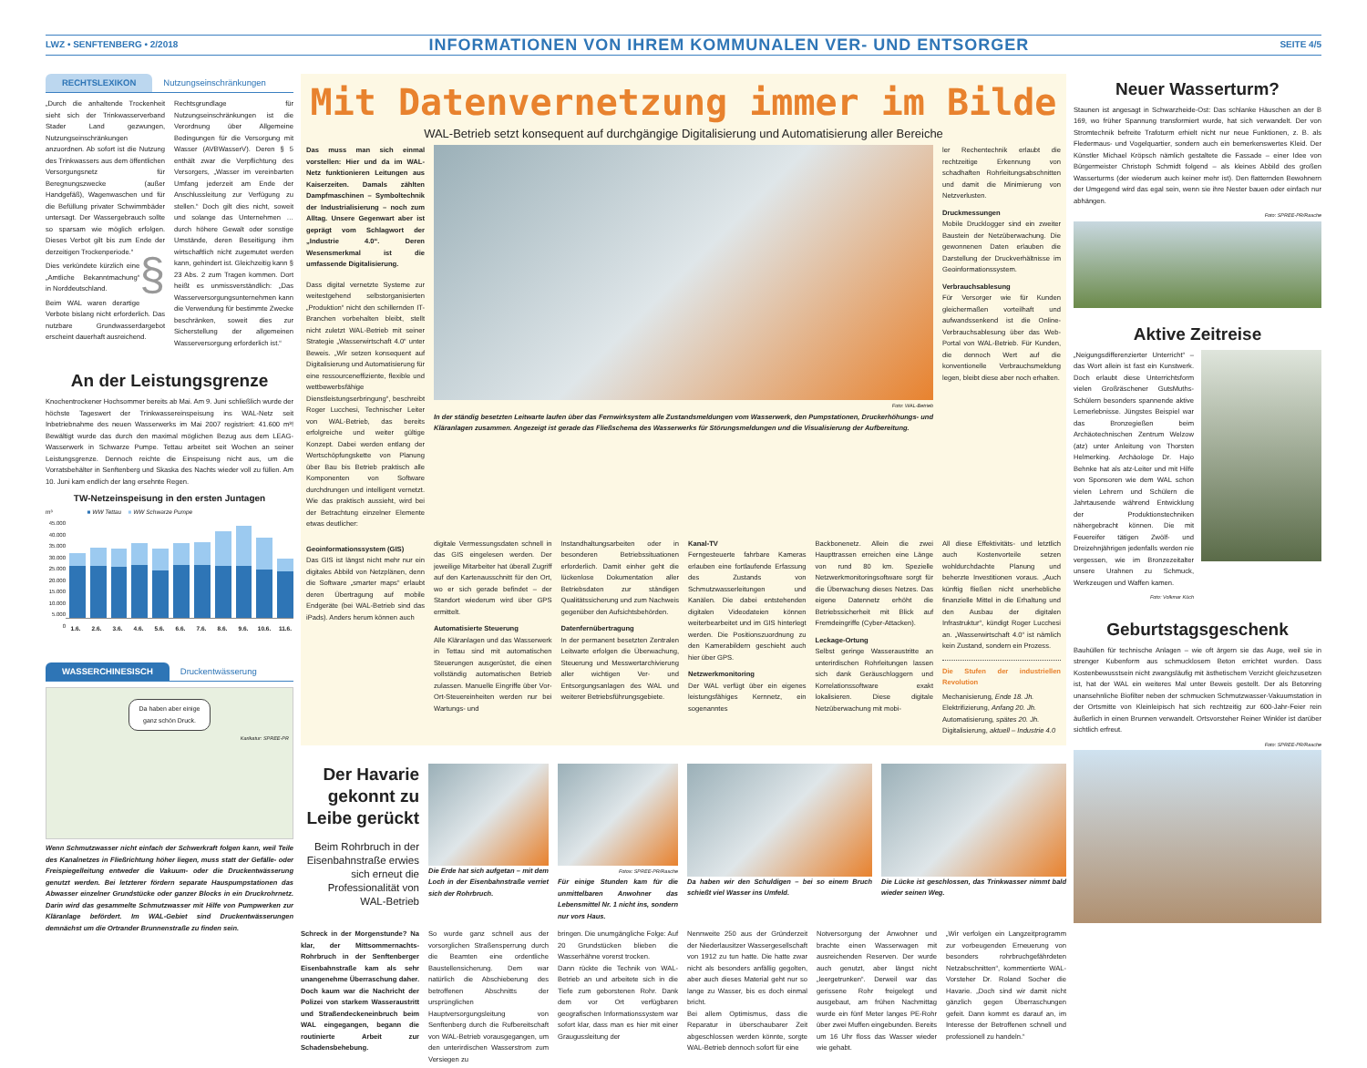LWZ • SENFTENBERG • 2/2018 INFORMATIONEN VON IHREM KOMMUNALEN VER- UND ENTSORGER SEITE 4/5
RECHTSLEXIKON Nutzungseinschränkungen
„Durch die anhaltende Trockenheit sieht sich der Trinkwasserverband Stader Land gezwungen, Nutzungseinschränkungen anzuordnen. Ab sofort ist die Nutzung des Trinkwassers aus dem öffentlichen Versorgungsnetz für Beregnungszwecke (außer Handgefäß), Wagenwaschen und für die Befüllung privater Schwimmbäder untersagt. Der Wassergebrauch sollte so sparsam wie möglich erfolgen. Dieses Verbot gilt bis zum Ende der derzeitigen Trockenperiode.“ §
Dies verkündete kürzlich eine „Amtliche Bekanntmachung“ in Norddeutschland.
Beim WAL waren derartige Verbote bislang nicht erforderlich. Das nutzbare Grundwasserdargebot erscheint dauerhaft ausreichend.
Rechtsgrundlage für Nutzungseinschränkungen ist die Verordnung über Allgemeine Bedingungen für die Versorgung mit Wasser (AVBWasserV). Deren § 5 enthält zwar die Verpflichtung des Versorgers, „Wasser im vereinbarten Umfang jederzeit am Ende der Anschlussleitung zur Verfügung zu stellen.“ Doch gilt dies nicht, soweit und solange das Unternehmen … durch höhere Gewalt oder sonstige Umstände, deren Beseitigung ihm wirtschaftlich nicht zugemutet werden kann, gehindert ist. Gleichzeitig kann § 23 Abs. 2 zum Tragen kommen. Dort heißt es unmissverständlich: „Das Wasserversorgungsunternehmen kann die Verwendung für bestimmte Zwecke beschränken, soweit dies zur Sicherstellung der allgemeinen Wasserversorgung erforderlich ist.“
An der Leistungsgrenze
Knochentrockener Hochsommer bereits ab Mai. Am 9. Juni schließlich wurde der höchste Tageswert der Trinkwassereinspeisung ins WAL-Netz seit Inbetriebnahme des neuen Wasserwerks im Mai 2007 registriert: 41.600 m³! Bewältigt wurde das durch den maximal möglichen Bezug aus dem LEAG-Wasserwerk in Schwarze Pumpe. Tettau arbeitet seit Wochen an seiner Leistungsgrenze. Dennoch reichte die Einspeisung nicht aus, um die Vorratsbehälter in Senftenberg und Skaska des Nachts wieder voll zu füllen. Am 10. Juni kam endlich der lang ersehnte Regen.
TW-Netzeinspeisung in den ersten Juntagen
m³ ■ WW Tettau ■ WW Schwarze Pumpe
45.000
40.000
35.000
30.000
25.000
20.000
15.000
10.000
5.000
0
1.6. 2.6. 3.6. 4.6. 5.6. 6.6. 7.6. 8.6. 9.6. 10.6. 11.6.
WASSERCHINESISCH Druckentwässerung
Da haben aber einige ganz schön Druck.
Karikatur: SPREE-PR
Wenn Schmutzwasser nicht einfach der Schwerkraft folgen kann, weil Teile des Kanalnetzes in Fließrichtung höher liegen, muss statt der Gefälle- oder Freispiegelleitung entweder die Vakuum- oder die Druckentwässerung genutzt werden. Bei letzterer fördern separate Hauspumpstationen das Abwasser einzelner Grundstücke oder ganzer Blocks in ein Druckrohrnetz. Darin wird das gesammelte Schmutzwasser mit Hilfe von Pumpwerken zur Kläranlage befördert. Im WAL-Gebiet sind Druckentwässerungen demnächst um die Ortrander Brunnenstraße zu finden sein.
Mit Datenvernetzung immer im Bilde
WAL-Betrieb setzt konsequent auf durchgängige Digitalisierung und Automatisierung aller Bereiche
Das muss man sich einmal vorstellen: Hier und da im WAL-Netz funktionieren Leitungen aus Kaiserzeiten. Damals zählten Dampfmaschinen – Symboltechnik der Industrialisierung – noch zum Alltag. Unsere Gegenwart aber ist geprägt vom Schlagwort der „Industrie 4.0“. Deren Wesensmerkmal ist die umfassende Digitalisierung.
Dass digital vernetzte Systeme zur weitestgehend selbstorganisierten „Produktion“ nicht den schillernden IT-Branchen vorbehalten bleibt, stellt nicht zuletzt WAL-Betrieb mit seiner Strategie „Wasserwirtschaft 4.0“ unter Beweis. „Wir setzen konsequent auf Digitalisierung und Automatisierung für eine ressourceneffiziente, flexible und wettbewerbsfähige Dienstleistungserbringung“, beschreibt Roger Lucchesi, Technischer Leiter von WAL-Betrieb, das bereits erfolgreiche und weiter gültige Konzept. Dabei werden entlang der Wertschöpfungskette von Planung über Bau bis Betrieb praktisch alle Komponenten von Software durchdrungen und intelligent vernetzt. Wie das praktisch aussieht, wird bei der Betrachtung einzelner Elemente etwas deutlicher:
Foto: WAL-Betrieb
In der ständig besetzten Leitwarte laufen über das Fernwirksystem alle Zustandsmeldungen vom Wasserwerk, den Pumpstationen, Druckerhöhungs- und Kläranlagen zusammen. Angezeigt ist gerade das Fließschema des Wasserwerks für Störungsmeldungen und die Visualisierung der Aufbereitung.
ler Rechentechnik erlaubt die rechtzeitige Erkennung von schadhaften Rohrleitungsabschnitten und damit die Minimierung von Netzverlusten.
Druckmessungen
Mobile Drucklogger sind ein zweiter Baustein der Netzüberwachung. Die gewonnenen Daten erlauben die Darstellung der Druckverhältnisse im Geoinformationssystem.
Verbrauchsablesung
Für Versorger wie für Kunden gleichermaßen vorteilhaft und aufwandssenkend ist die Online-Verbrauchsablesung über das Web-Portal von WAL-Betrieb. Für Kunden, die dennoch Wert auf die konventionelle Verbrauchsmeldung legen, bleibt diese aber noch erhalten.
Geoinformationssystem (GIS)
Das GIS ist längst nicht mehr nur ein digitales Abbild von Netzplänen, denn die Software „smarter maps“ erlaubt deren Übertragung auf mobile Endgeräte (bei WAL-Betrieb sind das iPads). Anders herum können auch
digitale Vermessungsdaten schnell in das GIS eingelesen werden. Der jeweilige Mitarbeiter hat überall Zugriff auf den Kartenausschnitt für den Ort, wo er sich gerade befindet – der Standort wiederum wird über GPS ermittelt.
Automatisierte Steuerung
Alle Kläranlagen und das Wasserwerk in Tettau sind mit automatischen Steuerungen ausgerüstet, die einen vollständig automatischen Betrieb zulassen. Manuelle Eingriffe über Vor-Ort-Steuereinheiten werden nur bei Wartungs- und
Instandhaltungsarbeiten oder in besonderen Betriebssituationen erforderlich. Damit einher geht die lückenlose Dokumentation aller Betriebsdaten zur ständigen Qualitätssicherung und zum Nachweis gegenüber den Aufsichtsbehörden.
Datenfernübertragung
In der permanent besetzten Zentralen Leitwarte erfolgen die Überwachung, Steuerung und Messwertarchivierung aller wichtigen Ver- und Entsorgungsanlagen des WAL und weiterer Betriebsführungsgebiete.
Kanal-TV
Ferngesteuerte fahrbare Kameras erlauben eine fortlaufende Erfassung des Zustands von Schmutzwasserleitungen und Kanälen. Die dabei entstehenden digitalen Videodateien können weiterbearbeitet und im GIS hinterlegt werden. Die Positionszuordnung zu den Kamerabildern geschieht auch hier über GPS.
Netzwerkmonitoring
Der WAL verfügt über ein eigenes leistungsfähiges Kernnetz, ein sogenanntes
Backbonenetz. Allein die zwei Haupttrassen erreichen eine Länge von rund 80 km. Spezielle Netzwerkmonitoringsoftware sorgt für die Überwachung dieses Netzes. Das eigene Datennetz erhöht die Betriebssicherheit mit Blick auf Fremdeingriffe (Cyber-Attacken).
Leckage-Ortung
Selbst geringe Wasseraustritte an unterirdischen Rohrleitungen lassen sich dank Geräuschloggern und Korrelationssoftware exakt lokalisieren. Diese digitale Netzüberwachung mit mobi-
All diese Effektivitäts- und letztlich auch Kostenvorteile setzen wohldurchdachte Planung und beherzte Investitionen voraus. „Auch künftig fließen nicht unerhebliche finanzielle Mittel in die Erhaltung und den Ausbau der digitalen Infrastruktur“, kündigt Roger Lucchesi an. „Wasserwirtschaft 4.0“ ist nämlich kein Zustand, sondern ein Prozess.
Die Stufen der industriellen Revolution
Mechanisierung, Ende 18. Jh.
Elektrifizierung, Anfang 20. Jh.
Automatisierung, spätes 20. Jh.
Digitalisierung, aktuell – Industrie 4.0
Der Havarie gekonnt zu Leibe gerückt
Beim Rohrbruch in der Eisenbahnstraße erwies sich erneut die Professionalität von WAL-Betrieb
Die Erde hat sich aufgetan – mit dem Loch in der Eisenbahnstraße verriet sich der Rohrbruch.
Fotos: SPREE-PR/Rasche
Für einige Stunden kam für die unmittelbaren Anwohner das Lebensmittel Nr. 1 nicht ins, sondern nur vors Haus.
Da haben wir den Schuldigen – bei so einem Bruch schießt viel Wasser ins Umfeld.
Die Lücke ist geschlossen, das Trinkwasser nimmt bald wieder seinen Weg.
Schreck in der Morgenstunde? Na klar, der Mittsommernachts-Rohrbruch in der Senftenberger Eisenbahnstraße kam als sehr unangenehme Überraschung daher. Doch kaum war die Nachricht der Polizei von starkem Wasseraustritt und Straßendeckeneinbruch beim WAL eingegangen, begann die routinierte Arbeit zur Schadensbehebung.
So wurde ganz schnell aus der vorsorglichen Straßensperrung durch die Beamten eine ordentliche Baustellensicherung. Dem war natürlich die Abschieberung des betroffenen Abschnitts der ursprünglichen Hauptversorgungsleitung von Senftenberg durch die Rufbereitschaft von WAL-Betrieb vorausgegangen, um den unterirdischen Wasserstrom zum Versiegen zu
bringen. Die unumgängliche Folge: Auf 20 Grundstücken blieben die Wasserhähne vorerst trocken.
Dann rückte die Technik von WAL-Betrieb an und arbeitete sich in die Tiefe zum geborstenen Rohr. Dank dem vor Ort verfügbaren geografischen Informationssystem war sofort klar, dass man es hier mit einer Graugussleitung der
Nennweite 250 aus der Gründerzeit der Niederlausitzer Wassergesellschaft von 1912 zu tun hatte. Die hatte zwar nicht als besonders anfällig gegolten, aber auch dieses Material geht nur so lange zu Wasser, bis es doch einmal bricht.
Bei allem Optimismus, dass die Reparatur in überschaubarer Zeit abgeschlossen werden könnte, sorgte WAL-Betrieb dennoch sofort für eine
Notversorgung der Anwohner und brachte einen Wasserwagen mit ausreichenden Reserven. Der wurde auch genutzt, aber längst nicht „leergetrunken“. Derweil war das gerissene Rohr freigelegt und ausgebaut, am frühen Nachmittag wurde ein fünf Meter langes PE-Rohr über zwei Muffen eingebunden. Bereits um 16 Uhr floss das Wasser wieder wie gehabt.
„Wir verfolgen ein Langzeitprogramm zur vorbeugenden Erneuerung von besonders rohrbruchgefährdeten Netzabschnitten“, kommentierte WAL-Vorsteher Dr. Roland Socher die Havarie. „Doch sind wir damit nicht gänzlich gegen Überraschungen gefeit. Dann kommt es darauf an, im Interesse der Betroffenen schnell und professionell zu handeln.“
Neuer Wasserturm?
Staunen ist angesagt in Schwarzheide-Ost: Das schlanke Häuschen an der B 169, wo früher Spannung transformiert wurde, hat sich verwandelt. Der von Stromtechnik befreite Trafoturm erhielt nicht nur neue Funktionen, z. B. als Fledermaus- und Vogelquartier, sondern auch ein bemerkenswertes Kleid. Der Künstler Michael Kröpsch nämlich gestaltete die Fassade – einer Idee von Bürgermeister Christoph Schmidt folgend – als kleines Abbild des großen Wasserturms (der wiederum auch keiner mehr ist). Den flatternden Bewohnern der Umgegend wird das egal sein, wenn sie ihre Nester bauen oder einfach nur abhängen.
Foto: SPREE-PR/Rasche
Aktive Zeitreise
„Neigungsdifferenzierter Unterricht“ – das Wort allein ist fast ein Kunstwerk. Doch erlaubt diese Unterrichtsform vielen Großräschener GutsMuths-Schülern besonders spannende aktive Lernerlebnisse. Jüngstes Beispiel war das Bronzegießen beim Archäotechnischen Zentrum Welzow (atz) unter Anleitung von Thorsten Helmerking. Archäologe Dr. Hajo Behnke hat als atz-Leiter und mit Hilfe von Sponsoren wie dem WAL schon vielen Lehrern und Schülern die Jahrtausende während Entwicklung der Produktionstechniken nähergebracht können. Die mit Feuereifer tätigen Zwölf- und Dreizehnjährigen jedenfalls werden nie vergessen, wie im Bronzezeitalter unsere Urahnen zu Schmuck, Werkzeugen und Waffen kamen.
Foto: Volkmar Küch
Geburtstagsgeschenk
Bauhüllen für technische Anlagen – wie oft ärgern sie das Auge, weil sie in strenger Kubenform aus schmucklosem Beton errichtet wurden. Dass Kostenbewusstsein nicht zwangsläufig mit ästhetischem Verzicht gleichzusetzen ist, hat der WAL ein weiteres Mal unter Beweis gestellt. Der als Betonring unansehnliche Biofilter neben der schmucken Schmutzwasser-Vakuumstation in der Ortsmitte von Kleinleipisch hat sich rechtzeitig zur 600-Jahr-Feier rein äußerlich in einen Brunnen verwandelt. Ortsvorsteher Reiner Winkler ist darüber sichtlich erfreut.
Foto: SPREE-PR/Rasche